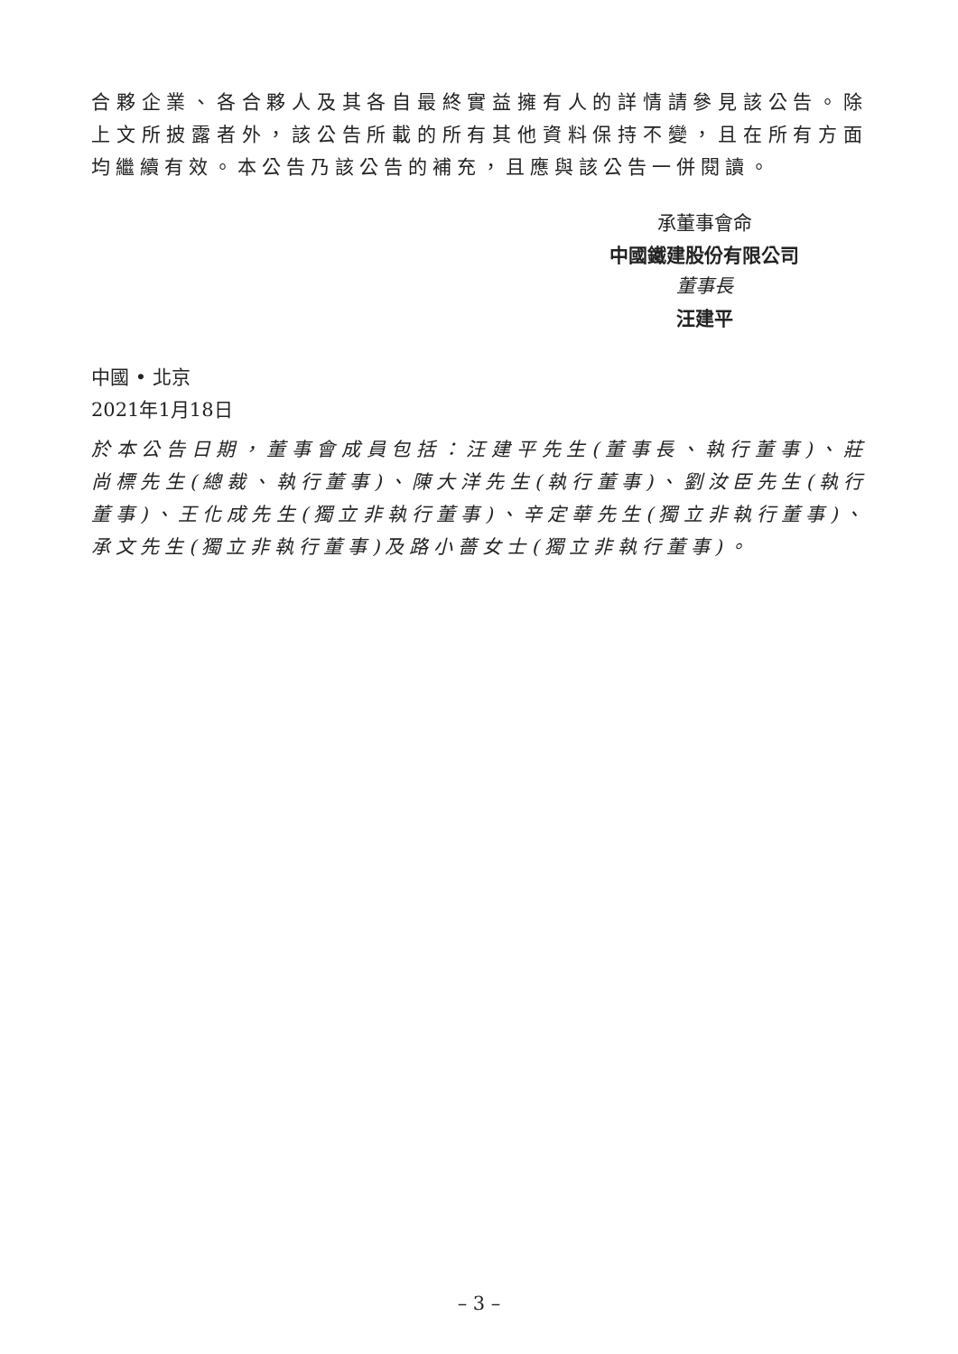合夥企業、各合夥人及其各自最終實益擁有人的詳情請參見該公告。除上文所披露者外，該公告所載的所有其他資料保持不變，且在所有方面均繼續有效。本公告乃該公告的補充，且應與該公告一併閱讀。
承董事會命
中國鐵建股份有限公司
董事長
汪建平
中國 • 北京
2021年1月18日
於本公告日期，董事會成員包括：汪建平先生(董事長、執行董事)、莊尚標先生(總裁、執行董事)、陳大洋先生(執行董事)、劉汝臣先生(執行董事)、王化成先生(獨立非執行董事)、辛定華先生(獨立非執行董事)、承文先生(獨立非執行董事)及路小薔女士(獨立非執行董事)。
– 3 –